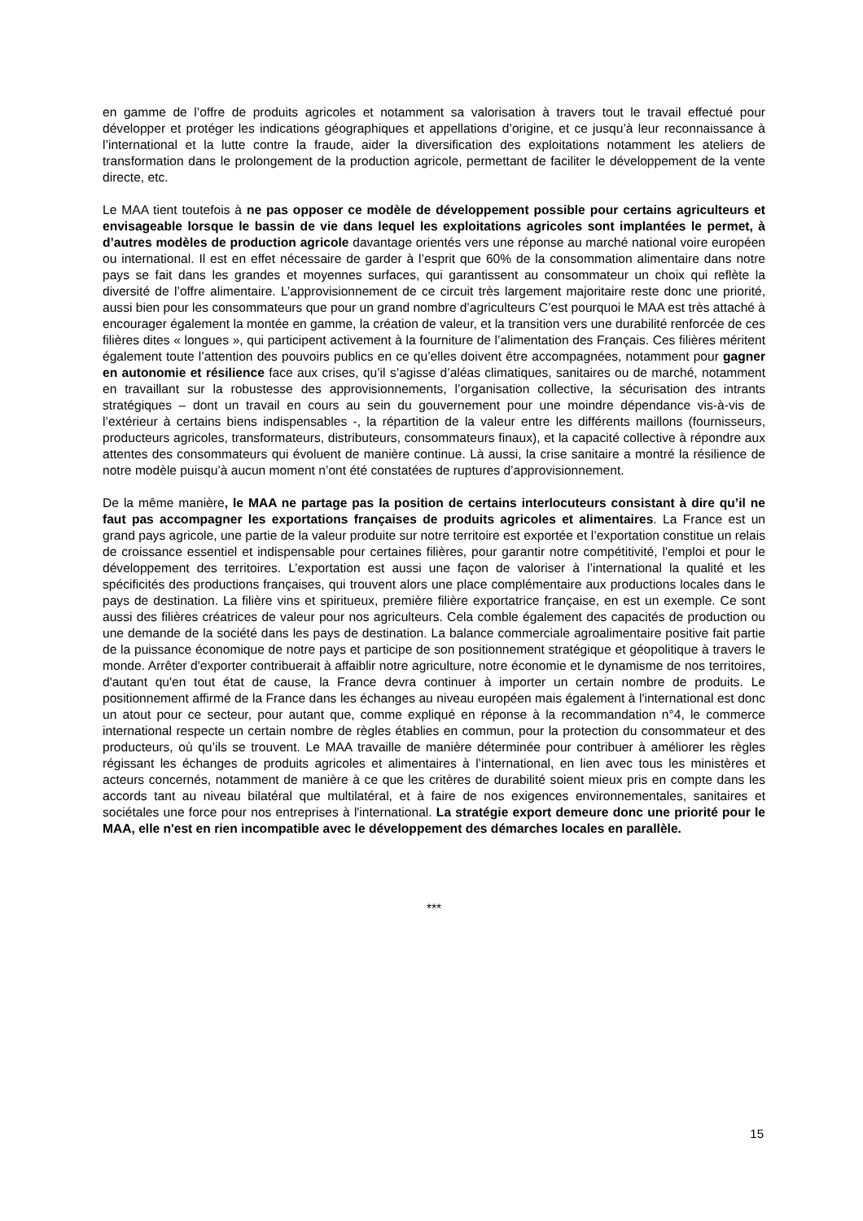en gamme de l’offre de produits agricoles et notamment sa valorisation à travers tout le travail effectué pour développer et protéger les indications géographiques et appellations d’origine, et ce jusqu’à leur reconnaissance à l’international et la lutte contre la fraude, aider la diversification des exploitations notamment les ateliers de transformation dans le prolongement de la production agricole, permettant de faciliter le développement de la vente directe, etc.
Le MAA tient toutefois à ne pas opposer ce modèle de développement possible pour certains agriculteurs et envisageable lorsque le bassin de vie dans lequel les exploitations agricoles sont implantées le permet, à d’autres modèles de production agricole davantage orientés vers une réponse au marché national voire européen ou international. Il est en effet nécessaire de garder à l’esprit que 60% de la consommation alimentaire dans notre pays se fait dans les grandes et moyennes surfaces, qui garantissent au consommateur un choix qui reflète la diversité de l’offre alimentaire. L’approvisionnement de ce circuit très largement majoritaire reste donc une priorité, aussi bien pour les consommateurs que pour un grand nombre d’agriculteurs C’est pourquoi le MAA est très attaché à encourager également la montée en gamme, la création de valeur, et la transition vers une durabilité renforcée de ces filières dites « longues », qui participent activement à la fourniture de l’alimentation des Français. Ces filières méritent également toute l’attention des pouvoirs publics en ce qu’elles doivent être accompagnées, notamment pour gagner en autonomie et résilience face aux crises, qu’il s’agisse d’aléas climatiques, sanitaires ou de marché, notamment en travaillant sur la robustesse des approvisionnements, l’organisation collective, la sécurisation des intrants stratégiques – dont un travail en cours au sein du gouvernement pour une moindre dépendance vis-à-vis de l’extérieur à certains biens indispensables -, la répartition de la valeur entre les différents maillons (fournisseurs, producteurs agricoles, transformateurs, distributeurs, consommateurs finaux), et la capacité collective à répondre aux attentes des consommateurs qui évoluent de manière continue. Là aussi, la crise sanitaire a montré la résilience de notre modèle puisqu’à aucun moment n’ont été constatées de ruptures d’approvisionnement.
De la même manière, le MAA ne partage pas la position de certains interlocuteurs consistant à dire qu’il ne faut pas accompagner les exportations françaises de produits agricoles et alimentaires. La France est un grand pays agricole, une partie de la valeur produite sur notre territoire est exportée et l’exportation constitue un relais de croissance essentiel et indispensable pour certaines filières, pour garantir notre compétitivité, l'emploi et pour le développement des territoires. L’exportation est aussi une façon de valoriser à l’international la qualité et les spécificités des productions françaises, qui trouvent alors une place complémentaire aux productions locales dans le pays de destination. La filière vins et spiritueux, première filière exportatrice française, en est un exemple. Ce sont aussi des filières créatrices de valeur pour nos agriculteurs. Cela comble également des capacités de production ou une demande de la société dans les pays de destination. La balance commerciale agroalimentaire positive fait partie de la puissance économique de notre pays et participe de son positionnement stratégique et géopolitique à travers le monde. Arrêter d'exporter contribuerait à affaiblir notre agriculture, notre économie et le dynamisme de nos territoires, d'autant qu'en tout état de cause, la France devra continuer à importer un certain nombre de produits. Le positionnement affirmé de la France dans les échanges au niveau européen mais également à l'international est donc un atout pour ce secteur, pour autant que, comme expliqué en réponse à la recommandation n°4, le commerce international respecte un certain nombre de règles établies en commun, pour la protection du consommateur et des producteurs, où qu’ils se trouvent. Le MAA travaille de manière déterminée pour contribuer à améliorer les règles régissant les échanges de produits agricoles et alimentaires à l’international, en lien avec tous les ministères et acteurs concernés, notamment de manière à ce que les critères de durabilité soient mieux pris en compte dans les accords tant au niveau bilatéral que multilatéral, et à faire de nos exigences environnementales, sanitaires et sociétales une force pour nos entreprises à l'international. La stratégie export demeure donc une priorité pour le MAA, elle n'est en rien incompatible avec le développement des démarches locales en parallèle.
***
15